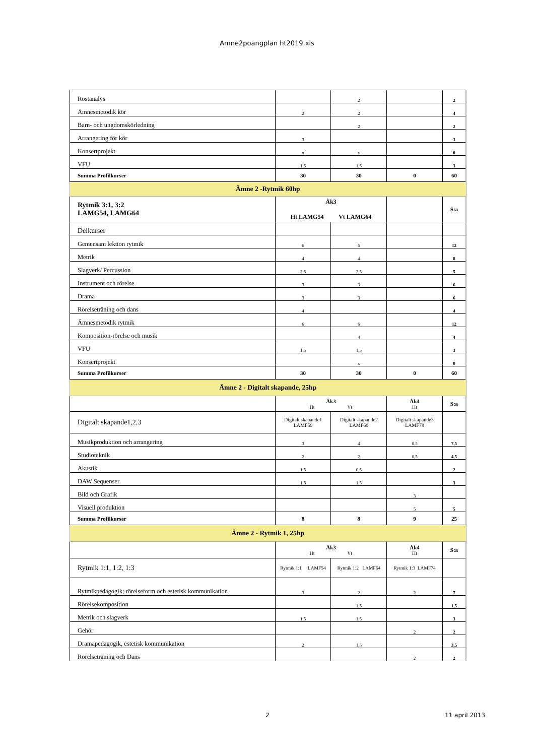Amne2poangplan ht2019.xls
| Röstanalys | | 2 | | 2 |
| Ämnesmetodik kör | 2 | 2 | | 4 |
| Barn- och ungdomskörledning | | 2 | | 2 |
| Arrangering för kör | 3 | | | 3 |
| Konsertprojekt | x | x | | 0 |
| VFU | 1,5 | 1,5 | | 3 |
| Summa Profilkurser | 30 | 30 | 0 | 60 |
| Ämne 2 -Rytmik 60hp | | | | |
| Rytmik 3:1, 3:2 LAMG54, LAMG64 | Åk3 Ht LAMG54 Vt LAMG64 | | | S:a |
| Delkurser | | | | |
| Gemensam lektion rytmik | 6 | 6 | | 12 |
| Metrik | 4 | 4 | | 8 |
| Slagverk/ Percussion | 2,5 | 2,5 | | 5 |
| Instrument och rörelse | 3 | 3 | | 6 |
| Drama | 3 | 3 | | 6 |
| Rörelseträning och dans | 4 | | | 4 |
| Ämnesmetodik rytmik | 6 | 6 | | 12 |
| Komposition-rörelse och musik | | 4 | | 4 |
| VFU | 1,5 | 1,5 | | 3 |
| Konsertprojekt | | x | | 0 |
| Summa Profilkurser | 30 | 30 | 0 | 60 |
| Ämne 2 - Digitalt skapande, 25hp | | | | |
| | Åk3 Ht Vt | | Åk4 Ht | S:a |
| Digitalt skapande1,2,3 | Digitalt skapande1 LAMF59 | Digitalt skapande2 LAMF69 | Digitalt skapande3 LAMF79 | |
| Musikproduktion och arrangering | 3 | 4 | 0,5 | 7,5 |
| Studioteknik | 2 | 2 | 0,5 | 4,5 |
| Akustik | 1,5 | 0,5 | | 2 |
| DAW Sequenser | 1,5 | 1,5 | | 3 |
| Bild och Grafik | | | 3 | |
| Visuell produktion | | | 5 | 5 |
| Summa Profilkurser | 8 | 8 | 9 | 25 |
| Ämne 2 - Rytmik 1, 25hp | | | | |
| | Åk3 Ht Vt | | Åk4 Ht | S:a |
| Rytmik 1:1, 1:2, 1:3 | Rytmik 1:1 LAMF54 | Rytmik 1:2 LAMF64 | Rytmik 1:3 LAMF74 | |
| Rytmikpedagogik; rörelseform och estetisk kommunikation | 3 | 2 | 2 | 7 |
| Rörelsekomposition | | 1,5 | | 1,5 |
| Metrik och slagverk | 1,5 | 1,5 | | 3 |
| Gehör | | | 2 | 2 |
| Dramapedagogik, estetisk kommunikation | 2 | 1,5 | | 3,5 |
| Rörelseträning och Dans | | | 2 | 2 |
2 11 april 2013